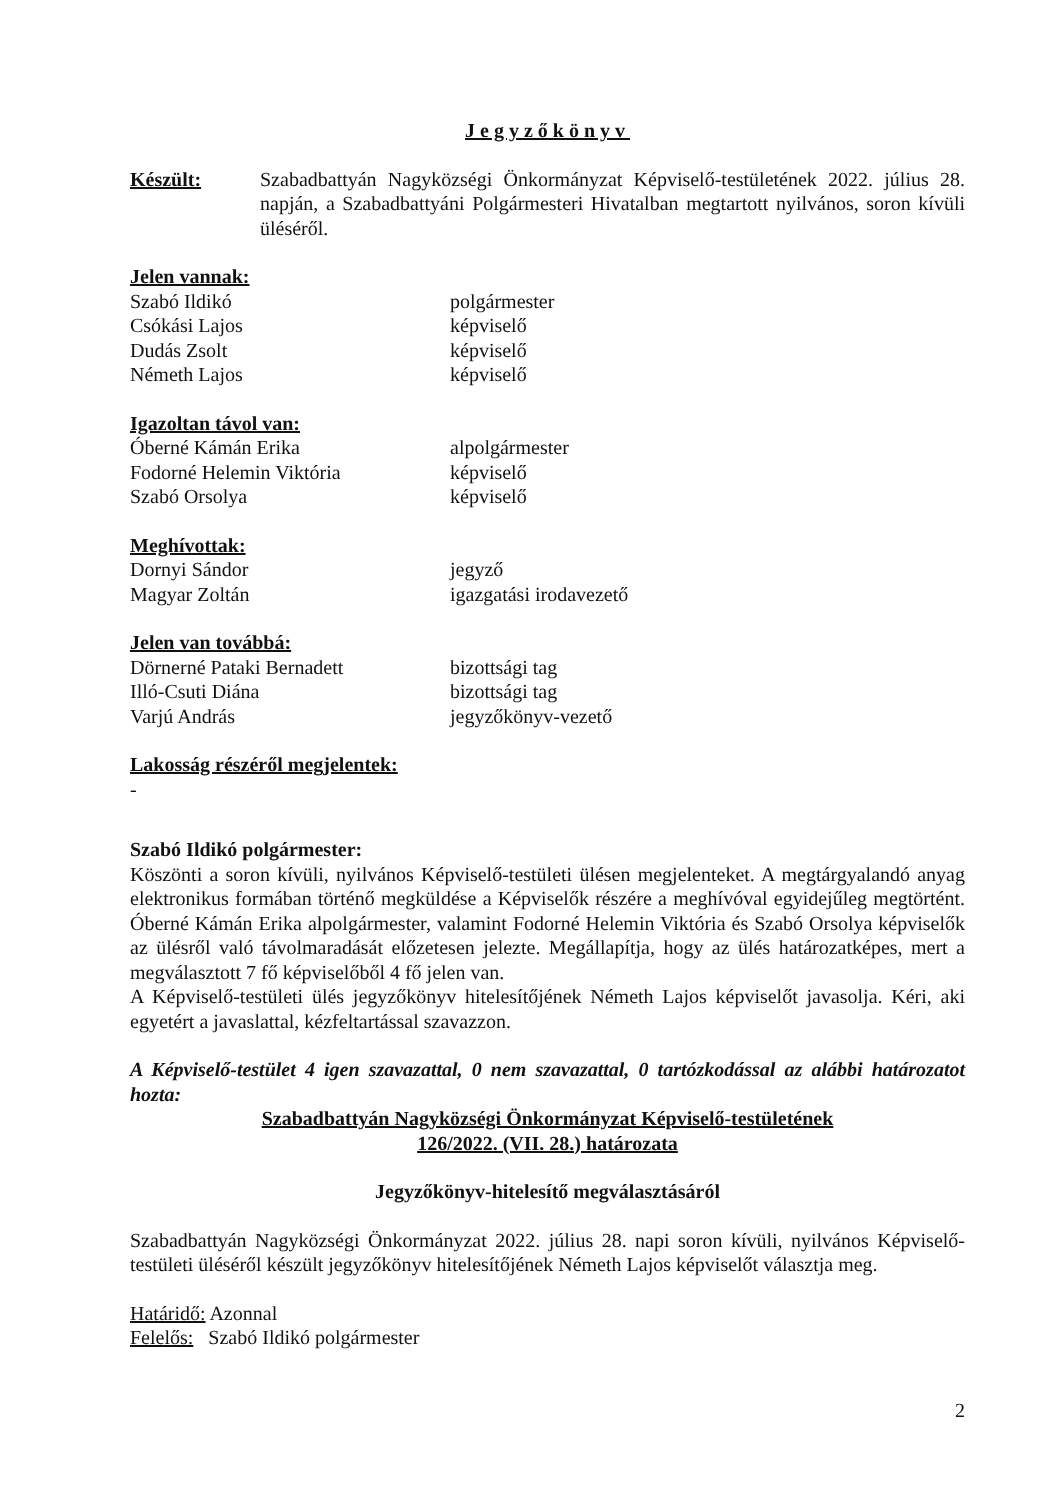Jegyzőkönyv
Készült: Szabadbattyán Nagyközségi Önkormányzat Képviselő-testületének 2022. július 28. napján, a Szabadbattyáni Polgármesteri Hivatalban megtartott nyilvános, soron kívüli üléséről.
Jelen vannak:
Szabó Ildikó polgármester
Csókási Lajos képviselő
Dudás Zsolt képviselő
Németh Lajos képviselő
Igazoltan távol van:
Óberné Kámán Erika alpolgármester
Fodorné Helemin Viktória képviselő
Szabó Orsolya képviselő
Meghívottak:
Dornyi Sándor jegyző
Magyar Zoltán igazgatási irodavezető
Jelen van továbbá:
Dörnerné Pataki Bernadett bizottsági tag
Illó-Csuti Diána bizottsági tag
Varjú András jegyzőkönyv-vezető
Lakosság részéről megjelentek:
-
Szabó Ildikó polgármester:
Köszönti a soron kívüli, nyilvános Képviselő-testületi ülésen megjelenteket. A megtárgyalandó anyag elektronikus formában történő megküldése a Képviselők részére a meghívóval egyidejűleg megtörtént. Óberné Kámán Erika alpolgármester, valamint Fodorné Helemin Viktória és Szabó Orsolya képviselők az ülésről való távolmaradását előzetesen jelezte. Megállapítja, hogy az ülés határozatképes, mert a megválasztott 7 fő képviselőből 4 fő jelen van.
A Képviselő-testületi ülés jegyzőkönyv hitelesítőjének Németh Lajos képviselőt javasolja. Kéri, aki egyetért a javaslattal, kézfeltartással szavazzon.
A Képviselő-testület 4 igen szavazattal, 0 nem szavazattal, 0 tartózkodással az alábbi határozatot hozta:
Szabadbattyán Nagyközségi Önkormányzat Képviselő-testületének
126/2022. (VII. 28.) határozata
Jegyzőkönyv-hitelesítő megválasztásáról
Szabadbattyán Nagyközségi Önkormányzat 2022. július 28. napi soron kívüli, nyilvános Képviselő-testületi üléséről készült jegyzőkönyv hitelesítőjének Németh Lajos képviselőt választja meg.
Határidő: Azonnal
Felelős: Szabó Ildikó polgármester
2